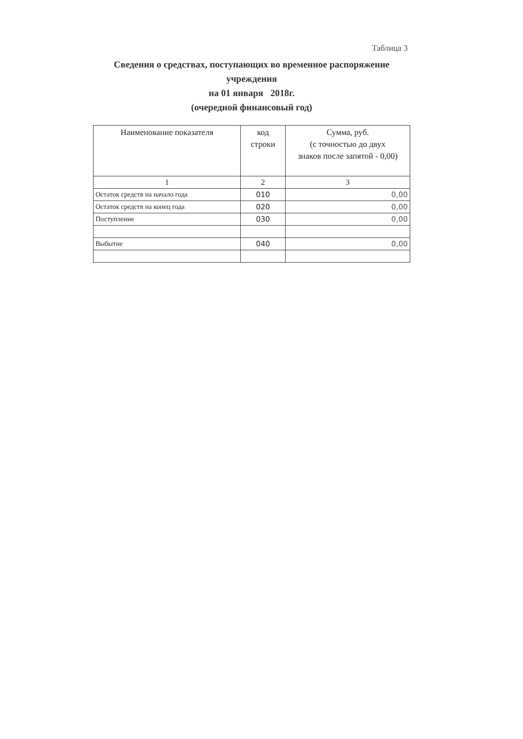Таблица 3
Сведения о средствах, поступающих во временное распоряжение учреждения
на 01 января 2018г.
(очередной финансовый год)
| Наименование показателя | код строки | Сумма, руб. (с точностью до двух знаков после запятой - 0,00) |
| 1 | 2 | 3 |
| Остаток средств на начало года | 010 | 0,00 |
| Остаток средств на конец года | 020 | 0,00 |
| Поступление | 030 | 0,00 |
| Выбытие | 040 | 0,00 |